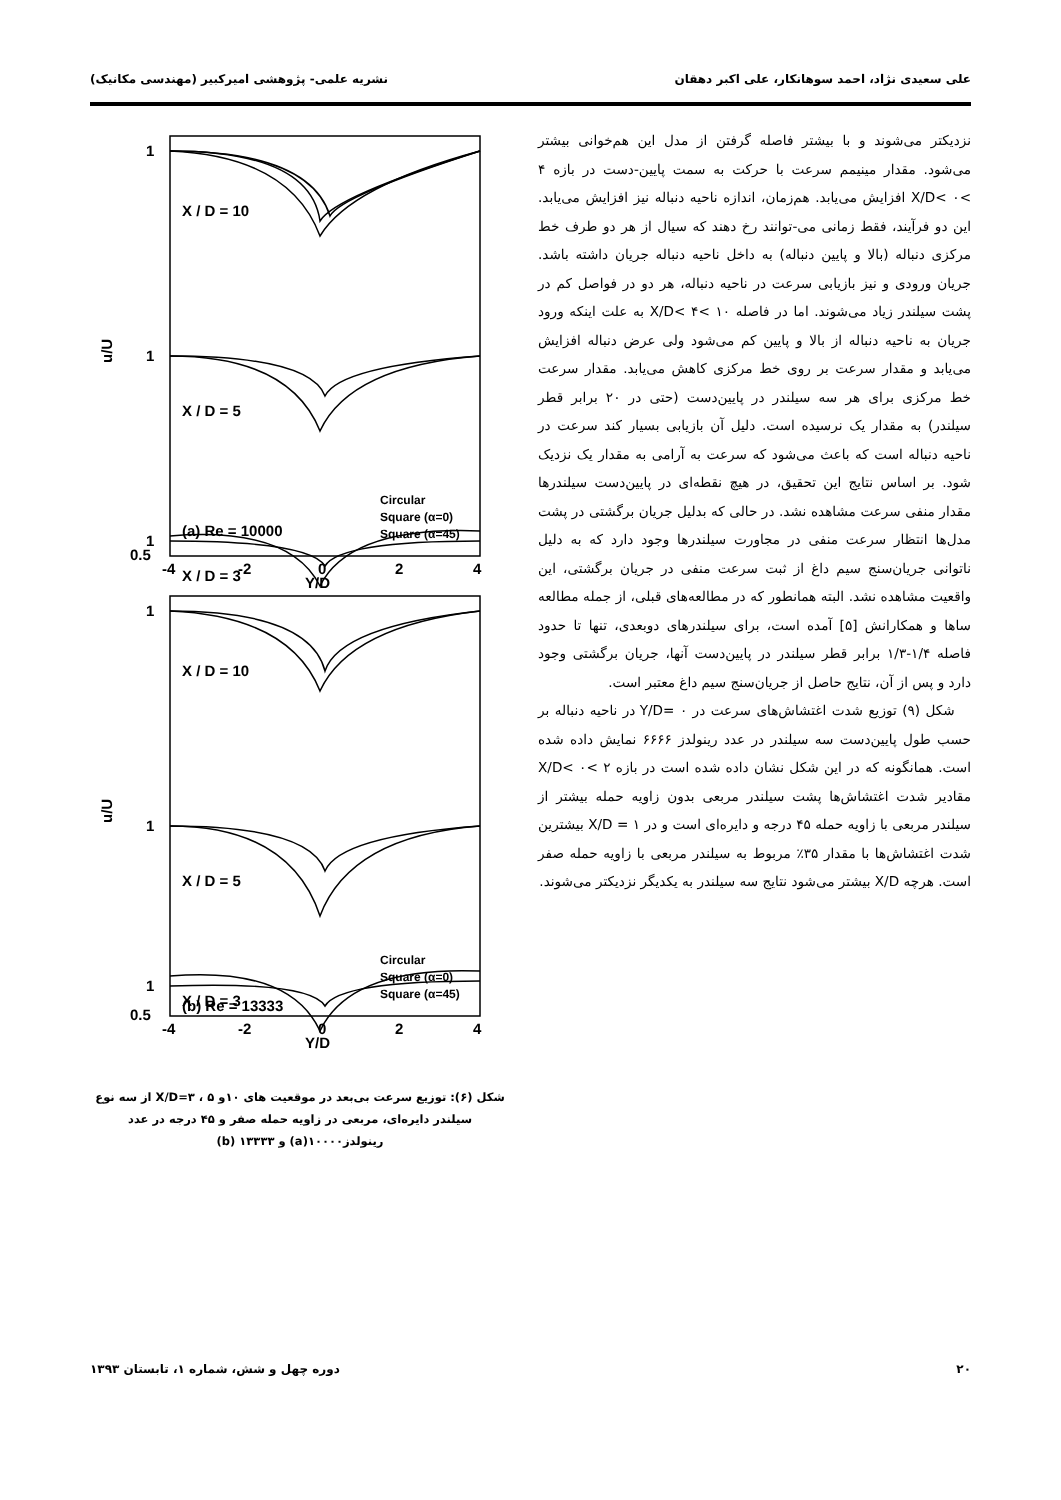علی سعیدی نژاد، احمد سوهانکار، علی اکبر دهقان نشریه علمی- پژوهشی امیرکبیر (مهندسی مکانیک)
نزدیکتر می‌شوند و با بیشتر فاصله گرفتن از مدل این هم‌خوانی بیشتر می‌شود. مقدار مینیمم سرعت با حرکت به سمت پایین-دست در بازه ۴ >X/D< ۰ افزایش می‌یابد. هم‌زمان، اندازه ناحیه دنباله نیز افزایش می‌یابد. این دو فرآیند، فقط زمانی می-توانند رخ دهند که سیال از هر دو طرف خط مرکزی دنباله (بالا و پایین دنباله) به داخل ناحیه دنباله جریان داشته باشد. جریان ورودی و نیز بازیابی سرعت در ناحیه دنباله، هر دو در فواصل کم در پشت سیلندر زیاد می‌شوند. اما در فاصله ۱۰ >X/D< ۴ به علت اینکه ورود جریان به ناحیه دنباله از بالا و پایین کم می‌شود ولی عرض دنباله افزایش می‌یابد و مقدار سرعت بر روی خط مرکزی کاهش می‌یابد. مقدار سرعت خط مرکزی برای هر سه سیلندر در پایین‌دست (حتی در ۲۰ برابر قطر سیلندر) به مقدار یک نرسیده است. دلیل آن بازیابی بسیار کند سرعت در ناحیه دنباله است که باعث می‌شود که سرعت به آرامی به مقدار یک نزدیک شود. بر اساس نتایج این تحقیق، در هیچ نقطه‌ای در پایین‌دست سیلندرها مقدار منفی سرعت مشاهده نشد. در حالی که بدلیل جریان برگشتی در پشت مدل‌ها انتظار سرعت منفی در مجاورت سیلندرها وجود دارد که به دلیل ناتوانی جریان‌سنج سیم داغ از ثبت سرعت منفی در جریان برگشتی، این واقعیت مشاهده نشد. البته همانطور که در مطالعه‌های قبلی، از جمله مطالعه ساها و همکارانش [۵] آمده است، برای سیلندرهای دوبعدی، تنها تا حدود فاصله ۱/۴-۱/۳ برابر قطر سیلندر در پایین‌دست آنها، جریان برگشتی وجود دارد و پس از آن، نتایج حاصل از جریان‌سنج سیم داغ معتبر است.
شکل (۹) توزیع شدت اغتشاش‌های سرعت در Y/D= ۰ در ناحیه دنباله بر حسب طول پایین‌دست سه سیلندر در عدد رینولدز ۶۶۶۶ نمایش داده شده است. همانگونه که در این شکل نشان داده شده است در بازه ۲ >X/D< ۰ مقادیر شدت اغتشاش‌ها پشت سیلندر مربعی بدون زاویه حمله بیشتر از سیلندر مربعی با زاویه حمله ۴۵ درجه و دایره‌ای است و در ۱ = X/D بیشترین شدت اغتشاش‌ها با مقدار ۳۵٪ مربوط به سیلندر مربعی با زاویه حمله صفر است. هرچه X/D بیشتر می‌شود نتایج سه سیلندر به یکدیگر نزدیکتر می‌شوند.
1
X / D = 10
1
X / D = 5
1
X / D = 3
0.5
-4
-2
0
2
4
Y/D
(a) Re = 10000
1
X / D = 10
1
X / D = 5
1
X / D = 3
(b) Re = 13333
0.5
-4
-2
0
2
4
Y/D
u/U
u/U
Circular
Square (α=0)
Square (α=45)
Circular
Square (α=0)
Square (α=45)
شکل (۶): توزیع سرعت بی‌بعد در موقعیت های ۱۰و ۵ ، X/D=۳ از سه نوع سیلندر دایره‌ای، مربعی در زاویه حمله صفر و ۴۵ درجه در عدد رینولدز۱۰۰۰۰(a) و ۱۳۳۳۳ (b)
۲۰ دوره چهل و شش، شماره ۱، تابستان ۱۳۹۳